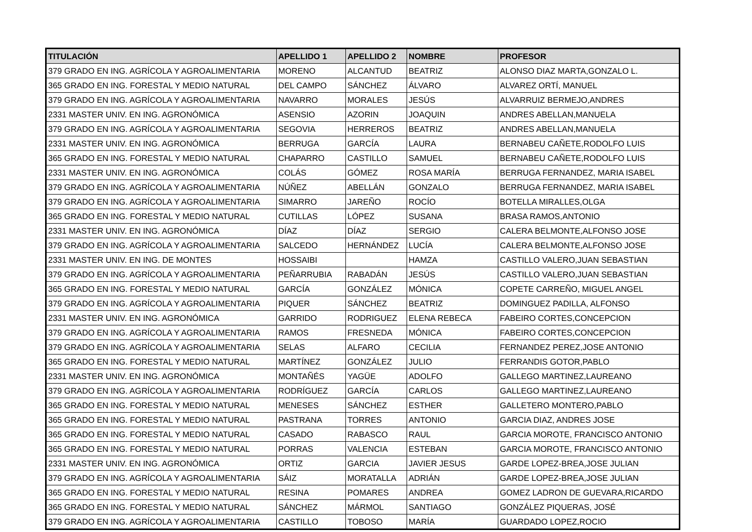| TITULACIÓN | APELLIDO 1 | APELLIDO 2 | NOMBRE | PROFESOR |
| --- | --- | --- | --- | --- |
| 379 GRADO EN ING. AGRÍCOLA Y AGROALIMENTARIA | MORENO | ALCANTUD | BEATRIZ | ALONSO DIAZ MARTA,GONZALO L. |
| 365 GRADO EN ING. FORESTAL Y MEDIO NATURAL | DEL CAMPO | SÁNCHEZ | ÁLVARO | ALVAREZ ORTÍ, MANUEL |
| 379 GRADO EN ING. AGRÍCOLA Y AGROALIMENTARIA | NAVARRO | MORALES | JESÚS | ALVARRUIZ BERMEJO,ANDRES |
| 2331 MASTER UNIV. EN ING. AGRONÓMICA | ASENSIO | AZORIN | JOAQUIN | ANDRES ABELLAN,MANUELA |
| 379 GRADO EN ING. AGRÍCOLA Y AGROALIMENTARIA | SEGOVIA | HERREROS | BEATRIZ | ANDRES ABELLAN,MANUELA |
| 2331 MASTER UNIV. EN ING. AGRONÓMICA | BERRUGA | GARCÍA | LAURA | BERNABEU CAÑETE,RODOLFO LUIS |
| 365 GRADO EN ING. FORESTAL Y MEDIO NATURAL | CHAPARRO | CASTILLO | SAMUEL | BERNABEU CAÑETE,RODOLFO LUIS |
| 2331 MASTER UNIV. EN ING. AGRONÓMICA | COLÁS | GÓMEZ | ROSA MARÍA | BERRUGA FERNANDEZ, MARIA ISABEL |
| 379 GRADO EN ING. AGRÍCOLA Y AGROALIMENTARIA | NÚÑEZ | ABELLÁN | GONZALO | BERRUGA FERNANDEZ, MARIA ISABEL |
| 379 GRADO EN ING. AGRÍCOLA Y AGROALIMENTARIA | SIMARRO | JAREÑO | ROCÍO | BOTELLA MIRALLES,OLGA |
| 365 GRADO EN ING. FORESTAL Y MEDIO NATURAL | CUTILLAS | LÓPEZ | SUSANA | BRASA RAMOS,ANTONIO |
| 2331 MASTER UNIV. EN ING. AGRONÓMICA | DÍAZ | DÍAZ | SERGIO | CALERA BELMONTE,ALFONSO JOSE |
| 379 GRADO EN ING. AGRÍCOLA Y AGROALIMENTARIA | SALCEDO | HERNÁNDEZ | LUCÍA | CALERA BELMONTE,ALFONSO JOSE |
| 2331 MASTER UNIV. EN ING. DE MONTES | HOSSAIBI | | HAMZA | CASTILLO VALERO,JUAN SEBASTIAN |
| 379 GRADO EN ING. AGRÍCOLA Y AGROALIMENTARIA | PEÑARRUBIA | RABADÁN | JESÚS | CASTILLO VALERO,JUAN SEBASTIAN |
| 365 GRADO EN ING. FORESTAL Y MEDIO NATURAL | GARCÍA | GONZÁLEZ | MÓNICA | COPETE CARREÑO, MIGUEL ANGEL |
| 379 GRADO EN ING. AGRÍCOLA Y AGROALIMENTARIA | PIQUER | SÁNCHEZ | BEATRIZ | DOMINGUEZ PADILLA, ALFONSO |
| 2331 MASTER UNIV. EN ING. AGRONÓMICA | GARRIDO | RODRIGUEZ | ELENA REBECA | FABEIRO CORTES,CONCEPCION |
| 379 GRADO EN ING. AGRÍCOLA Y AGROALIMENTARIA | RAMOS | FRESNEDA | MÓNICA | FABEIRO CORTES,CONCEPCION |
| 379 GRADO EN ING. AGRÍCOLA Y AGROALIMENTARIA | SELAS | ALFARO | CECILIA | FERNANDEZ PEREZ,JOSE ANTONIO |
| 365 GRADO EN ING. FORESTAL Y MEDIO NATURAL | MARTÍNEZ | GONZÁLEZ | JULIO | FERRANDIS GOTOR,PABLO |
| 2331 MASTER UNIV. EN ING. AGRONÓMICA | MONTAÑÉS | YAGÜE | ADOLFO | GALLEGO MARTINEZ,LAUREANO |
| 379 GRADO EN ING. AGRÍCOLA Y AGROALIMENTARIA | RODRÍGUEZ | GARCÍA | CARLOS | GALLEGO MARTINEZ,LAUREANO |
| 365 GRADO EN ING. FORESTAL Y MEDIO NATURAL | MENESES | SÁNCHEZ | ESTHER | GALLETERO MONTERO,PABLO |
| 365 GRADO EN ING. FORESTAL Y MEDIO NATURAL | PASTRANA | TORRES | ANTONIO | GARCIA DIAZ, ANDRES JOSE |
| 365 GRADO EN ING. FORESTAL Y MEDIO NATURAL | CASADO | RABASCO | RAUL | GARCIA MOROTE, FRANCISCO ANTONIO |
| 365 GRADO EN ING. FORESTAL Y MEDIO NATURAL | PORRAS | VALENCIA | ESTEBAN | GARCIA MOROTE, FRANCISCO ANTONIO |
| 2331 MASTER UNIV. EN ING. AGRONÓMICA | ORTIZ | GARCIA | JAVIER JESUS | GARDE LOPEZ-BREA,JOSE JULIAN |
| 379 GRADO EN ING. AGRÍCOLA Y AGROALIMENTARIA | SÁIZ | MORATALLA | ADRIÁN | GARDE LOPEZ-BREA,JOSE JULIAN |
| 365 GRADO EN ING. FORESTAL Y MEDIO NATURAL | RESINA | POMARES | ANDREA | GOMEZ LADRON DE GUEVARA,RICARDO |
| 365 GRADO EN ING. FORESTAL Y MEDIO NATURAL | SÁNCHEZ | MÁRMOL | SANTIAGO | GONZÁLEZ PIQUERAS, JOSÉ |
| 379 GRADO EN ING. AGRÍCOLA Y AGROALIMENTARIA | CASTILLO | TOBOSO | MARÍA | GUARDADO LOPEZ,ROCIO |